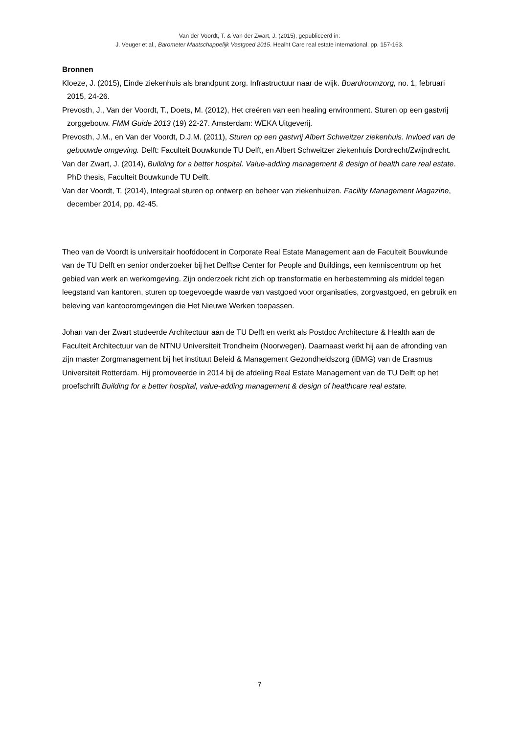Van der Voordt, T. & Van der Zwart, J. (2015), gepubliceerd in:
J. Veuger et al., Barometer Maatschappelijk Vastgoed 2015. Healht Care real estate international. pp. 157-163.
Bronnen
Kloeze, J. (2015), Einde ziekenhuis als brandpunt zorg. Infrastructuur naar de wijk. Boardroomzorg, no. 1, februari 2015, 24-26.
Prevosth, J., Van der Voordt, T., Doets, M. (2012), Het creëren van een healing environment. Sturen op een gastvrij zorggebouw. FMM Guide 2013 (19) 22-27. Amsterdam: WEKA Uitgeverij.
Prevosth, J.M., en Van der Voordt, D.J.M. (2011), Sturen op een gastvrij Albert Schweitzer ziekenhuis. Invloed van de gebouwde omgeving. Delft: Faculteit Bouwkunde TU Delft, en Albert Schweitzer ziekenhuis Dordrecht/Zwijndrecht.
Van der Zwart, J. (2014), Building for a better hospital. Value-adding management & design of health care real estate. PhD thesis, Faculteit Bouwkunde TU Delft.
Van der Voordt, T. (2014), Integraal sturen op ontwerp en beheer van ziekenhuizen. Facility Management Magazine, december 2014, pp. 42-45.
Theo van de Voordt is universitair hoofddocent in Corporate Real Estate Management aan de Faculteit Bouwkunde van de TU Delft en senior onderzoeker bij het Delftse Center for People and Buildings, een kenniscentrum op het gebied van werk en werkomgeving. Zijn onderzoek richt zich op transformatie en herbestemming als middel tegen leegstand van kantoren, sturen op toegevoegde waarde van vastgoed voor organisaties, zorgvastgoed, en gebruik en beleving van kantooromgevingen die Het Nieuwe Werken toepassen.
Johan van der Zwart studeerde Architectuur aan de TU Delft en werkt als Postdoc Architecture & Health aan de Faculteit Architectuur van de NTNU Universiteit Trondheim (Noorwegen). Daarnaast werkt hij aan de afronding van zijn master Zorgmanagement bij het instituut Beleid & Management Gezondheidszorg (iBMG) van de Erasmus Universiteit Rotterdam. Hij promoveerde in 2014 bij de afdeling Real Estate Management van de TU Delft op het proefschrift Building for a better hospital, value-adding management & design of healthcare real estate.
7